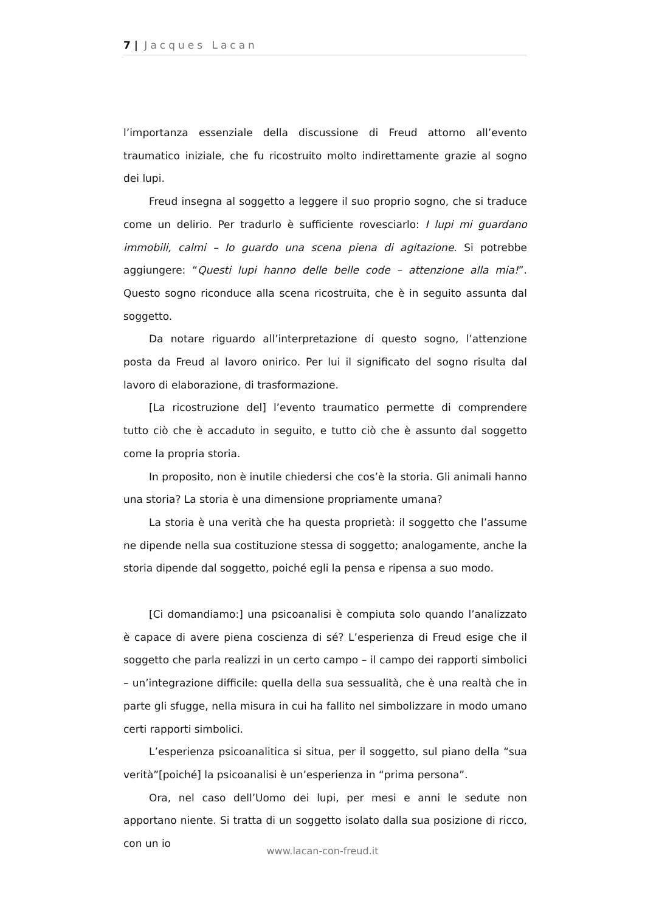7 | Jacques Lacan
l’importanza essenziale della discussione di Freud attorno all’evento traumatico iniziale, che fu ricostruito molto indirettamente grazie al sogno dei lupi.
Freud insegna al soggetto a leggere il suo proprio sogno, che si traduce come un delirio. Per tradurlo è sufficiente rovesciarlo: I lupi mi guardano immobili, calmi – Io guardo una scena piena di agitazione. Si potrebbe aggiungere: “Questi lupi hanno delle belle code – attenzione alla mia!”. Questo sogno riconduce alla scena ricostruita, che è in seguito assunta dal soggetto.
Da notare riguardo all’interpretazione di questo sogno, l’attenzione posta da Freud al lavoro onirico. Per lui il significato del sogno risulta dal lavoro di elaborazione, di trasformazione.
[La ricostruzione del] l’evento traumatico permette di comprendere tutto ciò che è accaduto in seguito, e tutto ciò che è assunto dal soggetto come la propria storia.
In proposito, non è inutile chiedersi che cos’è la storia. Gli animali hanno una storia? La storia è una dimensione propriamente umana?
La storia è una verità che ha questa proprietà: il soggetto che l’assume ne dipende nella sua costituzione stessa di soggetto; analogamente, anche la storia dipende dal soggetto, poiché egli la pensa e ripensa a suo modo.
[Ci domandiamo:] una psicoanalisi è compiuta solo quando l’analizzato è capace di avere piena coscienza di sé? L’esperienza di Freud esige che il soggetto che parla realizzi in un certo campo – il campo dei rapporti simbolici – un’integrazione difficile: quella della sua sessualità, che è una realtà che in parte gli sfugge, nella misura in cui ha fallito nel simbolizzare in modo umano certi rapporti simbolici.
L’esperienza psicoanalitica si situa, per il soggetto, sul piano della “sua verità”[poiché] la psicoanalisi è un’esperienza in “prima persona”.
Ora, nel caso dell’Uomo dei lupi, per mesi e anni le sedute non apportano niente. Si tratta di un soggetto isolato dalla sua posizione di ricco, con un io
www.lacan-con-freud.it